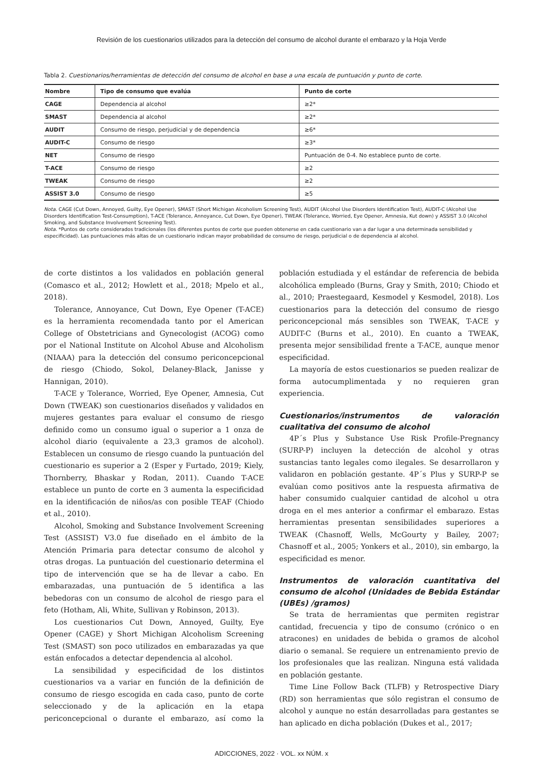Revisión de los cuestionarios utilizados para la detección del consumo de alcohol durante el embarazo y la Hoja Verde
Tabla 2. Cuestionarios/herramientas de detección del consumo de alcohol en base a una escala de puntuación y punto de corte.
| Nombre | Tipo de consumo que evalúa | Punto de corte |
| --- | --- | --- |
| CAGE | Dependencia al alcohol | ≥2* |
| SMAST | Dependencia al alcohol | ≥2* |
| AUDIT | Consumo de riesgo, perjudicial y de dependencia | ≥6* |
| AUDIT-C | Consumo de riesgo | ≥3* |
| NET | Consumo de riesgo | Puntuación de 0-4. No establece punto de corte. |
| T-ACE | Consumo de riesgo | ≥2 |
| TWEAK | Consumo de riesgo | ≥2 |
| ASSIST 3.0 | Consumo de riesgo | ≥5 |
Nota. CAGE (Cut Down, Annoyed, Guilty, Eye Opener), SMAST (Short Michigan Alcoholism Screening Test), AUDIT (Alcohol Use Disorders Identification Test), AUDIT-C (Alcohol Use Disorders Identification Test-Consumption), T-ACE (Tolerance, Annoyance, Cut Down, Eye Opener), TWEAK (Tolerance, Worried, Eye Opener, Amnesia, Kut down) y ASSIST 3.0 (Alcohol Smoking, and Substance Involvement Screening Test).
Nota. *Puntos de corte considerados tradicionales (los diferentes puntos de corte que pueden obtenerse en cada cuestionario van a dar lugar a una determinada sensibilidad y especificidad). Las puntuaciones más altas de un cuestionario indican mayor probabilidad de consumo de riesgo, perjudicial o de dependencia al alcohol.
de corte distintos a los validados en población general (Comasco et al., 2012; Howlett et al., 2018; Mpelo et al., 2018).
Tolerance, Annoyance, Cut Down, Eye Opener (T-ACE) es la herramienta recomendada tanto por el American College of Obstetricians and Gynecologist (ACOG) como por el National Institute on Alcohol Abuse and Alcoholism (NIAAA) para la detección del consumo periconcepcional de riesgo (Chiodo, Sokol, Delaney-Black, Janisse y Hannigan, 2010).
T-ACE y Tolerance, Worried, Eye Opener, Amnesia, Cut Down (TWEAK) son cuestionarios diseñados y validados en mujeres gestantes para evaluar el consumo de riesgo definido como un consumo igual o superior a 1 onza de alcohol diario (equivalente a 23,3 gramos de alcohol). Establecen un consumo de riesgo cuando la puntuación del cuestionario es superior a 2 (Esper y Furtado, 2019; Kiely, Thornberry, Bhaskar y Rodan, 2011). Cuando T-ACE establece un punto de corte en 3 aumenta la especificidad en la identificación de niños/as con posible TEAF (Chiodo et al., 2010).
Alcohol, Smoking and Substance Involvement Screening Test (ASSIST) V3.0 fue diseñado en el ámbito de la Atención Primaria para detectar consumo de alcohol y otras drogas. La puntuación del cuestionario determina el tipo de intervención que se ha de llevar a cabo. En embarazadas, una puntuación de 5 identifica a las bebedoras con un consumo de alcohol de riesgo para el feto (Hotham, Ali, White, Sullivan y Robinson, 2013).
Los cuestionarios Cut Down, Annoyed, Guilty, Eye Opener (CAGE) y Short Michigan Alcoholism Screening Test (SMAST) son poco utilizados en embarazadas ya que están enfocados a detectar dependencia al alcohol.
La sensibilidad y especificidad de los distintos cuestionarios va a variar en función de la definición de consumo de riesgo escogida en cada caso, punto de corte seleccionado y de la aplicación en la etapa periconcepcional o durante el embarazo, así como la población estudiada y el estándar de referencia de bebida alcohólica empleado (Burns, Gray y Smith, 2010; Chiodo et al., 2010; Praestegaard, Kesmodel y Kesmodel, 2018). Los cuestionarios para la detección del consumo de riesgo periconcepcional más sensibles son TWEAK, T-ACE y AUDIT-C (Burns et al., 2010). En cuanto a TWEAK, presenta mejor sensibilidad frente a T-ACE, aunque menor especificidad.
La mayoría de estos cuestionarios se pueden realizar de forma autocumplimentada y no requieren gran experiencia.
Cuestionarios/instrumentos de valoración cualitativa del consumo de alcohol
4P´s Plus y Substance Use Risk Profile-Pregnancy (SURP-P) incluyen la detección de alcohol y otras sustancias tanto legales como ilegales. Se desarrollaron y validaron en población gestante. 4P´s Plus y SURP-P se evalúan como positivos ante la respuesta afirmativa de haber consumido cualquier cantidad de alcohol u otra droga en el mes anterior a confirmar el embarazo. Estas herramientas presentan sensibilidades superiores a TWEAK (Chasnoff, Wells, McGourty y Bailey, 2007; Chasnoff et al., 2005; Yonkers et al., 2010), sin embargo, la especificidad es menor.
Instrumentos de valoración cuantitativa del consumo de alcohol (Unidades de Bebida Estándar (UBEs) /gramos)
Se trata de herramientas que permiten registrar cantidad, frecuencia y tipo de consumo (crónico o en atracones) en unidades de bebida o gramos de alcohol diario o semanal. Se requiere un entrenamiento previo de los profesionales que las realizan. Ninguna está validada en población gestante.
Time Line Follow Back (TLFB) y Retrospective Diary (RD) son herramientas que sólo registran el consumo de alcohol y aunque no están desarrolladas para gestantes se han aplicado en dicha población (Dukes et al., 2017;
ADICCIONES, 2022 · VOL. xx NÚM. x